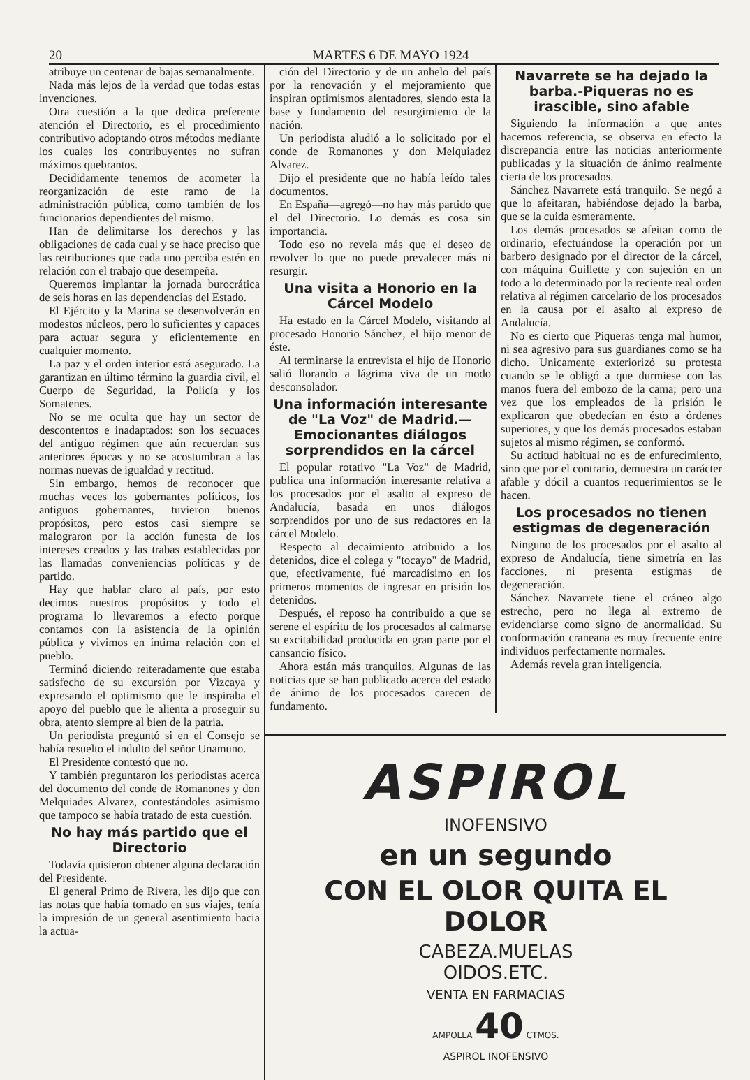20 MARTES 6 DE MAYO 1924
atribuye un centenar de bajas semanalmente.
Nada más lejos de la verdad que todas estas invenciones.
Otra cuestión a la que dedica preferente atención el Directorio, es el procedimiento contributivo adoptando otros métodos mediante los cuales los contribuyentes no sufran máximos quebrantos.
Decididamente tenemos de acometer la reorganización de este ramo de la administración pública, como también de los funcionarios dependientes del mismo.
Han de delimitarse los derechos y las obligaciones de cada cual y se hace preciso que las retribuciones que cada uno perciba estén en relación con el trabajo que desempeña.
Queremos implantar la jornada burocrática de seis horas en las dependencias del Estado.
El Ejército y la Marina se desenvolverán en modestos núcleos, pero lo suficientes y capaces para actuar segura y eficientemente en cualquier momento.
La paz y el orden interior está asegurado. La garantizan en último término la guardia civil, el Cuerpo de Seguridad, la Policía y los Somatenes.
No se me oculta que hay un sector de descontentos e inadaptados: son los secuaces del antiguo régimen que aún recuerdan sus anteriores épocas y no se acostumbran a las normas nuevas de igualdad y rectitud.
Sin embargo, hemos de reconocer que muchas veces los gobernantes políticos, los antiguos gobernantes, tuvieron buenos propósitos, pero estos casi siempre se malograron por la acción funesta de los intereses creados y las trabas establecidas por las llamadas conveniencias políticas y de partido.
Hay que hablar claro al país, por esto decimos nuestros propósitos y todo el programa lo llevaremos a efecto porque contamos con la asistencia de la opinión pública y vivimos en íntima relación con el pueblo.
Terminó diciendo reiteradamente que estaba satisfecho de su excursión por Vizcaya y expresando el optimismo que le inspiraba el apoyo del pueblo que le alienta a proseguir su obra, atento siempre al bien de la patria.
Un periodista preguntó si en el Consejo se había resuelto el indulto del señor Unamuno.
El Presidente contestó que no.
Y también preguntaron los periodistas acerca del documento del conde de Romanones y don Melquiades Alvarez, contestándoles asimismo que tampoco se había tratado de esta cuestión.
No hay más partido que el Directorio
Todavía quisieron obtener alguna declaración del Presidente.
El general Primo de Rivera, les dijo que con las notas que había tomado en sus viajes, tenía la impresión de un general asentimiento hacia la actua-
ción del Directorio y de un anhelo del país por la renovación y el mejoramiento que inspiran optimismos alentadores, siendo esta la base y fundamento del resurgimiento de la nación.
Un periodista aludió a lo solicitado por el conde de Romanones y don Melquiadez Alvarez.
Dijo el presidente que no había leído tales documentos.
En España—agregó—no hay más partido que el del Directorio. Lo demás es cosa sin importancia.
Todo eso no revela más que el deseo de revolver lo que no puede prevalecer más ni resurgir.
Una visita a Honorio en la Cárcel Modelo
Ha estado en la Cárcel Modelo, visitando al procesado Honorio Sánchez, el hijo menor de éste.
Al terminarse la entrevista el hijo de Honorio salió llorando a lágrima viva de un modo desconsolador.
Una información interesante de "La Voz" de Madrid.— Emocionantes diálogos sorprendidos en la cárcel
El popular rotativo "La Voz" de Madrid, publica una información interesante relativa a los procesados por el asalto al expreso de Andalucía, basada en unos diálogos sorprendidos por uno de sus redactores en la cárcel Modelo.
Respecto al decaimiento atribuido a los detenidos, dice el colega y "tocayo" de Madrid, que, efectivamente, fué marcadísimo en los primeros momentos de ingresar en prisión los detenidos.
Después, el reposo ha contribuido a que se serene el espíritu de los procesados al calmarse su excitabilidad producida en gran parte por el cansancio físico.
Ahora están más tranquilos. Algunas de las noticias que se han publicado acerca del estado de ánimo de los procesados carecen de fundamento.
Navarrete se ha dejado la barba.-Piqueras no es irascible, sino afable
Siguiendo la información a que antes hacemos referencia, se observa en efecto la discrepancia entre las noticias anteriormente publicadas y la situación de ánimo realmente cierta de los procesados.
Sánchez Navarrete está tranquilo. Se negó a que lo afeitaran, habiéndose dejado la barba, que se la cuida esmeramente.
Los demás procesados se afeitan como de ordinario, efectuándose la operación por un barbero designado por el director de la cárcel, con máquina Guillette y con sujeción en un todo a lo determinado por la reciente real orden relativa al régimen carcelario de los procesados en la causa por el asalto al expreso de Andalucía.
No es cierto que Piqueras tenga mal humor, ni sea agresivo para sus guardianes como se ha dicho. Unicamente exteriorizó su protesta cuando se le obligó a que durmiese con las manos fuera del embozo de la cama; pero una vez que los empleados de la prisión le explicaron que obedecían en ésto a órdenes superiores, y que los demás procesados estaban sujetos al mismo régimen, se conformó.
Su actitud habitual no es de enfurecimiento, sino que por el contrario, demuestra un carácter afable y dócil a cuantos requerimientos se le hacen.
Los procesados no tienen estigmas de degeneración
Ninguno de los procesados por el asalto al expreso de Andalucía, tiene simetría en las facciones, ni presenta estigmas de degeneración.
Sánchez Navarrete tiene el cráneo algo estrecho, pero no llega al extremo de evidenciarse como signo de anormalidad. Su conformación craneana es muy frecuente entre individuos perfectamente normales.
Además revela gran inteligencia.
ASPIROL
INOFENSIVO
en un segundo
CON EL OLOR QUITA EL DOLOR
CABEZA.MUELAS
OIDOS.ETC.
VENTA EN FARMACIAS
AMPOLLA 40 CTMOS.
ASPIROL INOFENSIVO